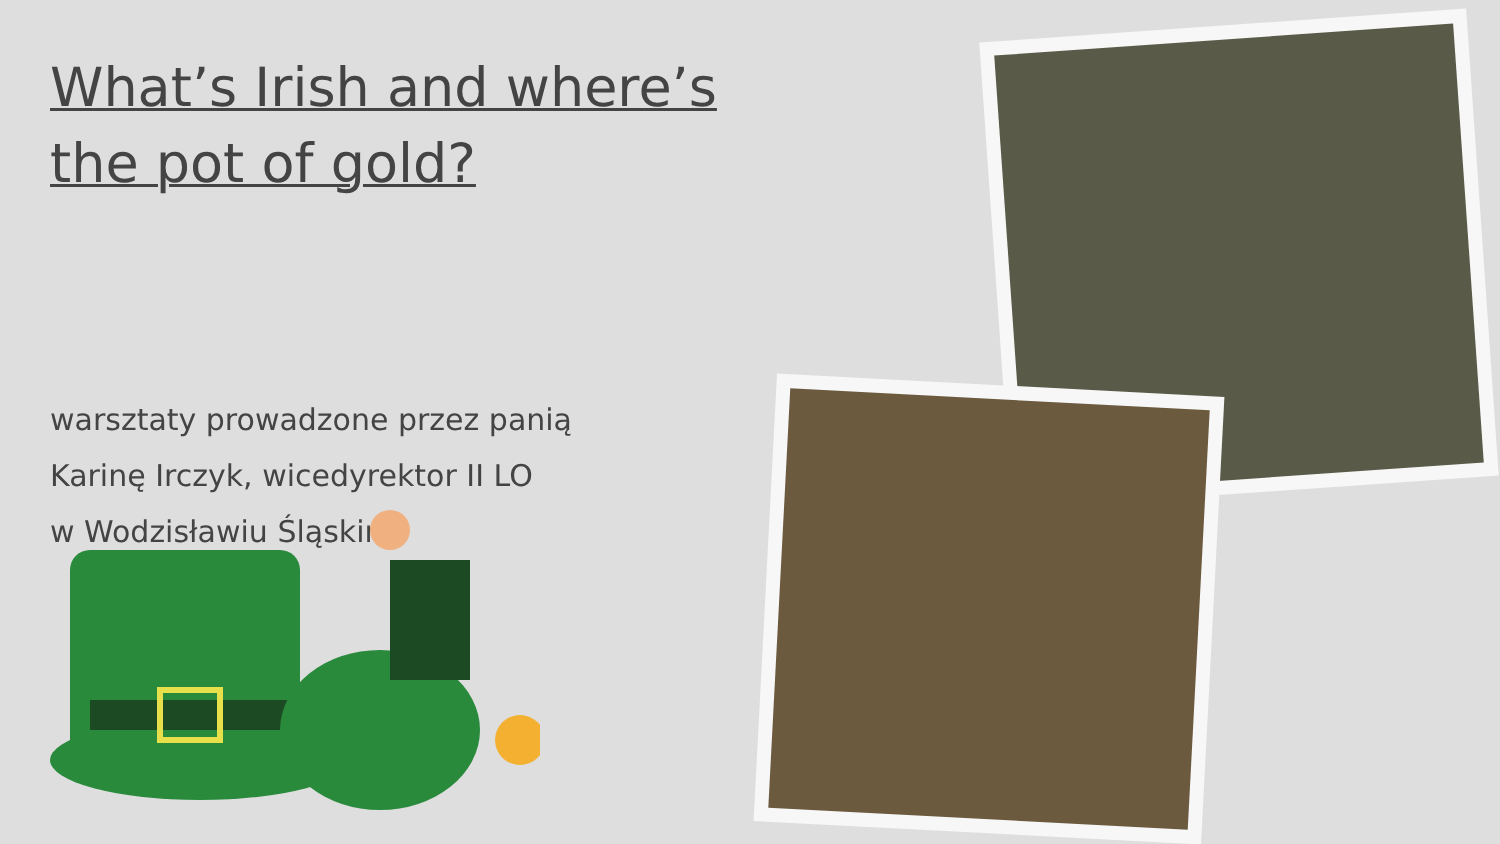What’s Irish and where’s the pot of gold?
warsztaty prowadzone przez panią
Karinę Irczyk, wicedyrektor II LO
w Wodzisławiu Śląskim